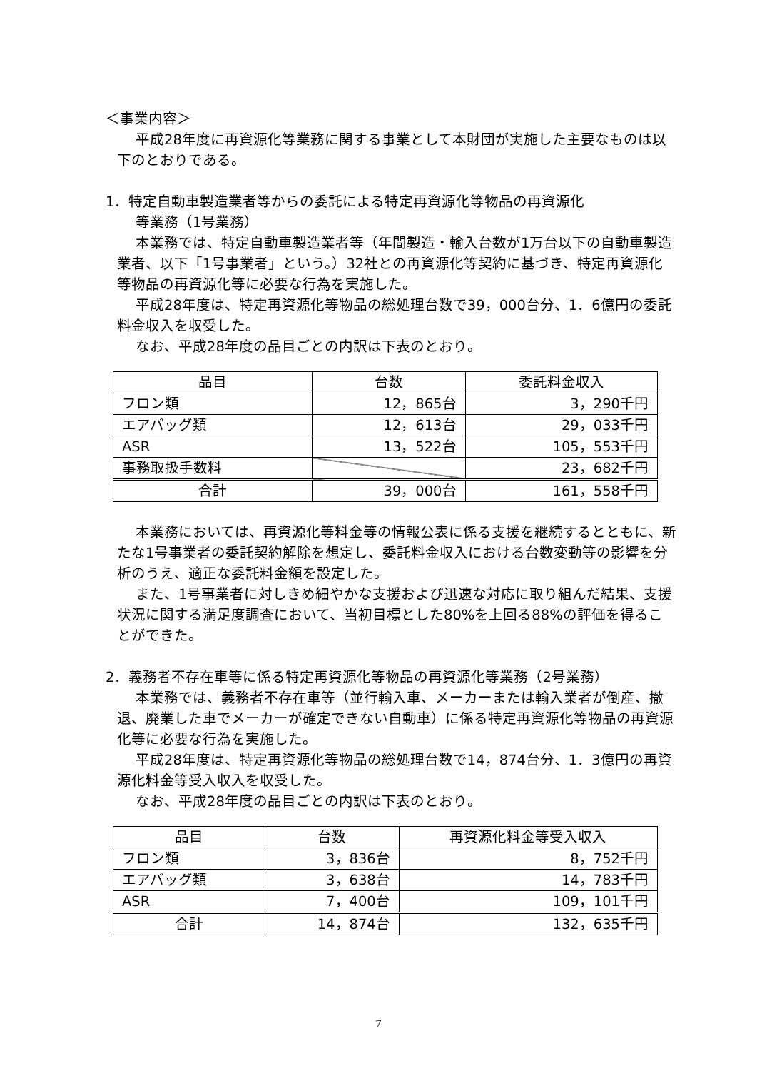＜事業内容＞
平成28年度に再資源化等業務に関する事業として本財団が実施した主要なものは以下のとおりである。
1．特定自動車製造業者等からの委託による特定再資源化等物品の再資源化
等業務（1号業務）
本業務では、特定自動車製造業者等（年間製造・輸入台数が1万台以下の自動車製造業者、以下「1号事業者」という。）32社との再資源化等契約に基づき、特定再資源化等物品の再資源化等に必要な行為を実施した。
平成28年度は、特定再資源化等物品の総処理台数で39，000台分、1．6億円の委託料金収入を収受した。
なお、平成28年度の品目ごとの内訳は下表のとおり。
| 品目 | 台数 | 委託料金収入 |
| フロン類 | 12，865台 | 3，290千円 |
| エアバッグ類 | 12，613台 | 29，033千円 |
| ASR | 13，522台 | 105，553千円 |
| 事務取扱手数料 | | 23，682千円 |
| 合計 | 39，000台 | 161，558千円 |
本業務においては、再資源化等料金等の情報公表に係る支援を継続するとともに、新たな1号事業者の委託契約解除を想定し、委託料金収入における台数変動等の影響を分析のうえ、適正な委託料金額を設定した。
また、1号事業者に対しきめ細やかな支援および迅速な対応に取り組んだ結果、支援状況に関する満足度調査において、当初目標とした80%を上回る88%の評価を得ることができた。
2．義務者不存在車等に係る特定再資源化等物品の再資源化等業務（2号業務）
本業務では、義務者不存在車等（並行輸入車、メーカーまたは輸入業者が倒産、撤退、廃業した車でメーカーが確定できない自動車）に係る特定再資源化等物品の再資源化等に必要な行為を実施した。
平成28年度は、特定再資源化等物品の総処理台数で14，874台分、1．3億円の再資源化料金等受入収入を収受した。
なお、平成28年度の品目ごとの内訳は下表のとおり。
| 品目 | 台数 | 再資源化料金等受入収入 |
| フロン類 | 3，836台 | 8，752千円 |
| エアバッグ類 | 3，638台 | 14，783千円 |
| ASR | 7，400台 | 109，101千円 |
| 合計 | 14，874台 | 132，635千円 |
7